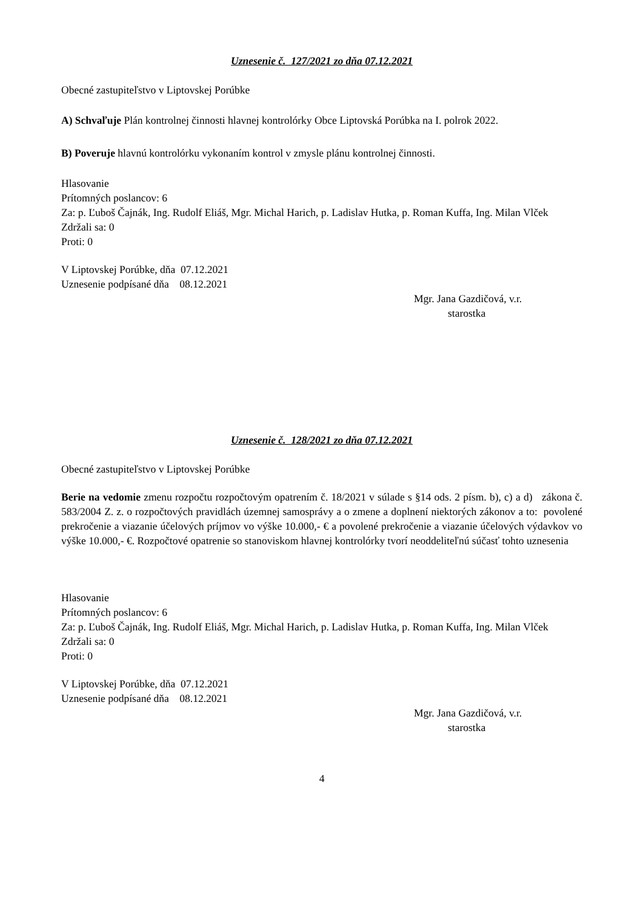Uznesenie č. 127/2021 zo dňa 07.12.2021
Obecné zastupiteľstvo v Liptovskej Porúbke
A) Schvaľuje Plán kontrolnej činnosti hlavnej kontrolórky Obce Liptovská Porúbka na I. polrok 2022.
B) Poveruje hlavnú kontrolórku vykonaním kontrol v zmysle plánu kontrolnej činnosti.
Hlasovanie
Prítomných poslancov: 6
Za: p. Ľuboš Čajnák, Ing. Rudolf Eliáš, Mgr. Michal Harich, p. Ladislav Hutka, p. Roman Kuffa, Ing. Milan Vlček
Zdržali sa: 0
Proti: 0
V Liptovskej Porúbke, dňa 07.12.2021
Uznesenie podpísané dňa 08.12.2021
Mgr. Jana Gazdičová, v.r.
starostka
Uznesenie č. 128/2021 zo dňa 07.12.2021
Obecné zastupiteľstvo v Liptovskej Porúbke
Berie na vedomie zmenu rozpočtu rozpočtovým opatrením č. 18/2021 v súlade s §14 ods. 2 písm. b), c) a d) zákona č. 583/2004 Z. z. o rozpočtových pravidlách územnej samosprávy a o zmene a doplnení niektorých zákonov a to: povolené prekročenie a viazanie účelových príjmov vo výške 10.000,- € a povolené prekročenie a viazanie účelových výdavkov vo výške 10.000,- €. Rozpočtové opatrenie so stanoviskom hlavnej kontrolórky tvorí neoddeliteľnú súčasť tohto uznesenia
Hlasovanie
Prítomných poslancov: 6
Za: p. Ľuboš Čajnák, Ing. Rudolf Eliáš, Mgr. Michal Harich, p. Ladislav Hutka, p. Roman Kuffa, Ing. Milan Vlček
Zdržali sa: 0
Proti: 0
V Liptovskej Porúbke, dňa 07.12.2021
Uznesenie podpísané dňa 08.12.2021
Mgr. Jana Gazdičová, v.r.
starostka
4